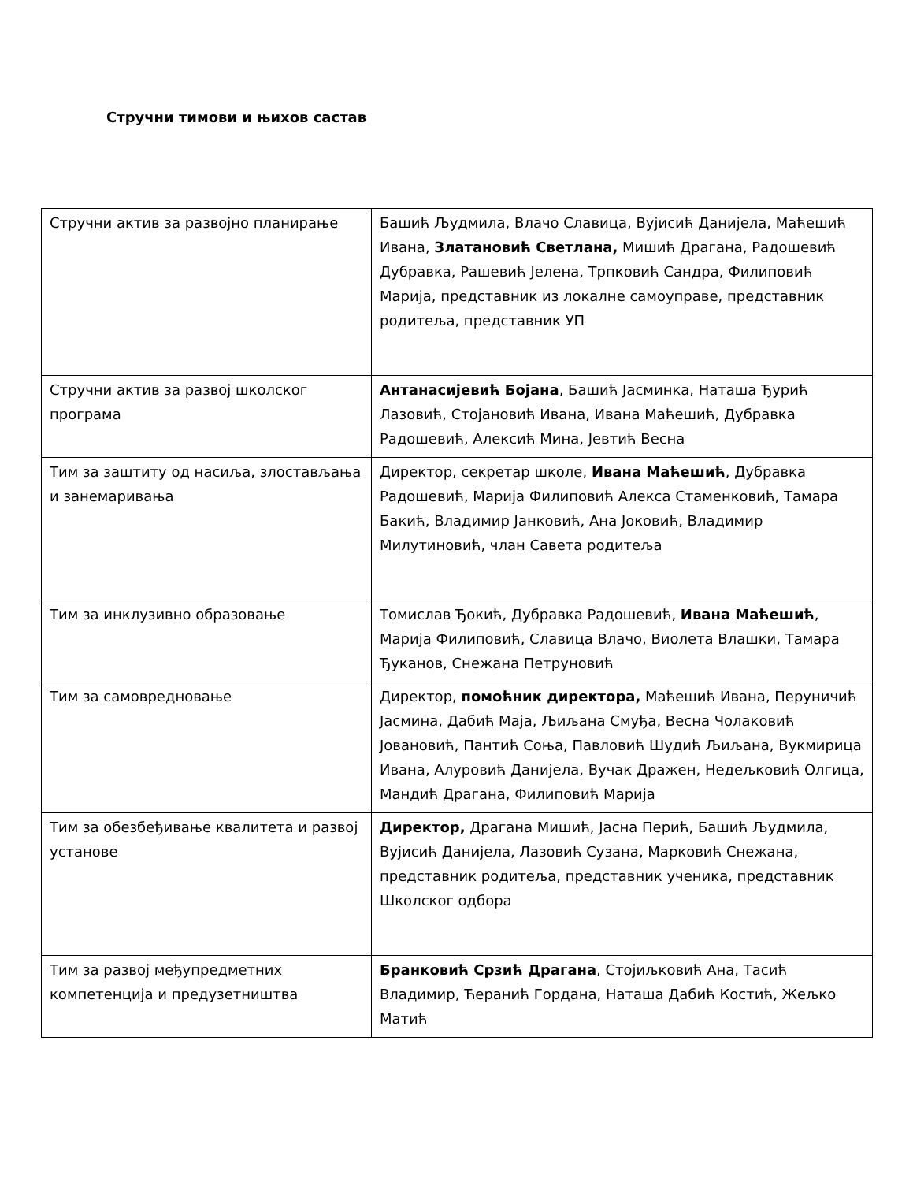Стручни тимови и њихов састав
| Стручни актив за развојно планирање | Башић Људмила, Влачо Славица, Вујисић Данијела, Маћешић Ивана, Златановић Светлана, Мишић Драгана, Радошевић Дубравка, Рашевић Јелена, Трпковић Сандра, Филиповић Марија, представник из локалне самоуправе, представник родитеља, представник УП |
| Стручни актив за развој школског програма | Антанасијевић Бојана , Башић Јасминка, Наташа Ђурић Лазовић, Стојановић Ивана, Ивана Маћешић, Дубравка Радошевић, Алексић Мина, Јевтић Весна |
| Тим за заштиту од насиља, злостављања и занемаривања | Директор, секретар школе, Ивана Маћешић , Дубравка Радошевић, Марија Филиповић Алекса Стаменковић, Тамара Бакић, Владимир Јанковић, Ана Јоковић, Владимир Милутиновић, члан Савета родитеља |
| Тим за инклузивно образовање | Томислав Ђокић, Дубравка Радошевић, Ивана Маћешић , Марија Филиповић, Славица Влачо, Виолета Влашки, Тамара Ђуканов, Снежана Петруновић |
| Тим за самовредновање | Директор, помоћник директора, Маћешић Ивана, Перуничић Јасмина, Дабић Маја, Љиљана Смуђа, Весна Чолаковић Јовановић, Пантић Соња, Павловић Шудић Љиљана, Вукмирица Ивана, Алуровић Данијела, Вучак Дражен, Недељковић Олгица, Мандић Драгана, Филиповић Марија |
| Тим за обезбеђивање квалитета и развој установе | Директор, Драгана Мишић, Јасна Перић, Башић Људмила, Вујисић Данијела, Лазовић Сузана, Марковић Снежана, представник родитеља, представник ученика, представник Школског одбора |
| Тим за развој међупредметних компетенција и предузетништва | Бранковић Срзић Драгана , Стојиљковић Ана, Тасић Владимир, Ћеранић Гордана, Наташа Дабић Костић, Жељко Матић |